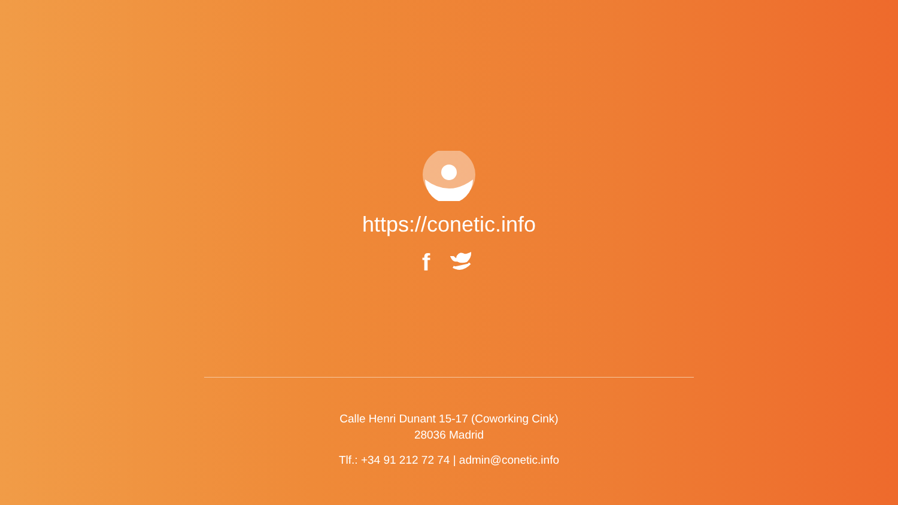https://conetic.info
f
Calle Henri Dunant 15-17 (Coworking Cink)
28036 Madrid
Tlf.: +34 91 212 72 74 | admin@conetic.info